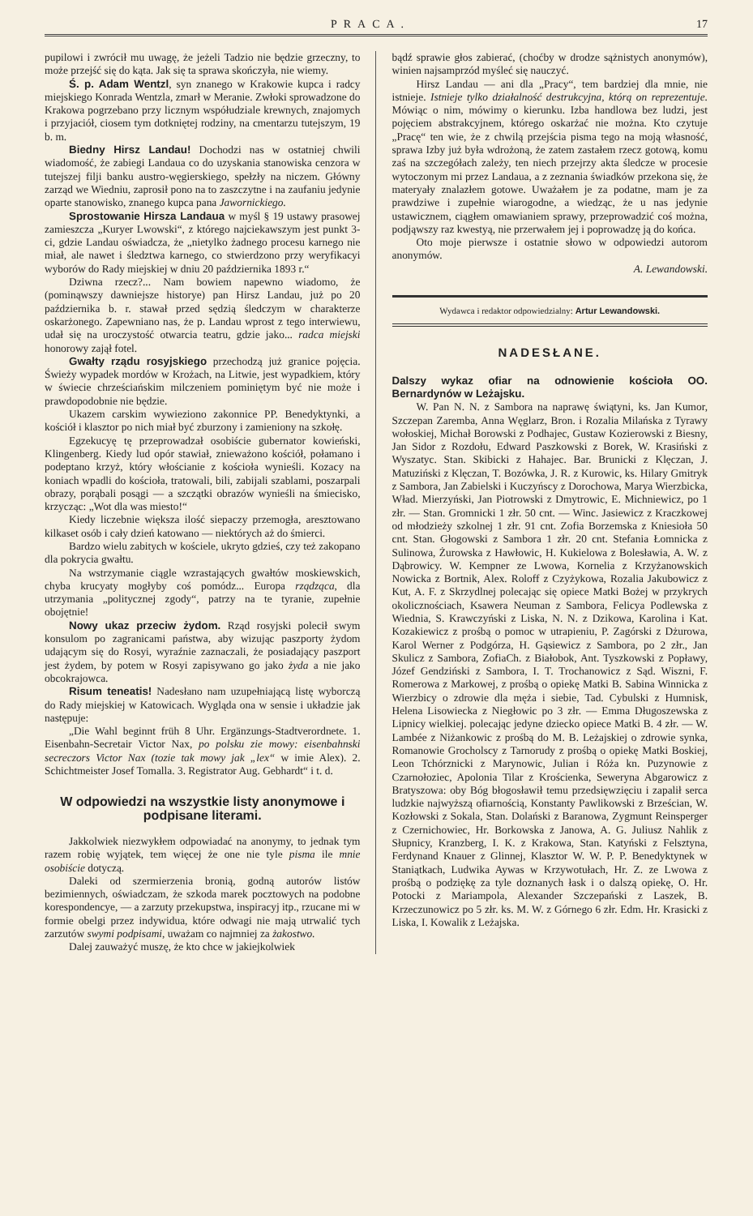PRACA. 17
pupilowi i zwrócił mu uwagę, że jeżeli Tadzio nie będzie grzeczny, to może przejść się do kąta. Jak się ta sprawa skończyła, nie wiemy.
Ś. p. Adam Wentzl, syn znanego w Krakowie kupca i radcy miejskiego Konrada Wentzla, zmarł w Meranie. Zwłoki sprowadzone do Krakowa pogrzebano przy licznym współudziale krewnych, znajomych i przyjaciół, ciosem tym dotkniętej rodziny, na cmentarzu tutejszym, 19 b. m.
Biedny Hirsz Landau! Dochodzi nas w ostatniej chwili wiadomość, że zabiegi Landaua co do uzyskania stanowiska cenzora w tutejszej filji banku austro-węgierskiego, spełzły na niczem. Główny zarząd we Wiedniu, zaprosił pono na to zaszczytne i na zaufaniu jedynie oparte stanowisko, znanego kupca pana Jawornickiego.
Sprostowanie Hirsza Landaua w myśl § 19 ustawy prasowej zamieszcza „Kuryer Lwowski“, z którego najciekawszym jest punkt 3-ci, gdzie Landau oświadcza, że „nietylko żadnego procesu karnego nie miał, ale nawet i śledztwa karnego, co stwierdzono przy weryfikacyi wyborów do Rady miejskiej w dniu 20 października 1893 r.“
Dziwna rzecz?... Nam bowiem napewno wiadomo, że (pominąwszy dawniejsze historye) pan Hirsz Landau, już po 20 października b. r. stawał przed sędzią śledczym w charakterze oskarżonego. Zapewniano nas, że p. Landau wprost z tego interwiewu, udał się na uroczystość otwarcia teatru, gdzie jako... radca miejski honorowy zajął fotel.
Gwałty rządu rosyjskiego przechodzą już granice pojęcia. Świeży wypadek mordów w Krożach, na Litwie, jest wypadkiem, który w świecie chrześciańskim milczeniem pominiętym być nie może i prawdopodobnie nie będzie.
Ukazem carskim wywieziono zakonnice PP. Benedyktynki, a kościół i klasztor po nich miał być zburzony i zamieniony na szkołę.
Egzekucyę tę przeprowadzał osobiście gubernator kowieński, Klingenberg. Kiedy lud opór stawiał, znieważono kościół, połamano i podeptano krzyż, który włościanie z kościoła wynieśli. Kozacy na koniach wpadli do kościoła, tratowali, bili, zabijali szablami, poszarpali obrazy, porąbali posągi — a szczątki obrazów wynieśli na śmiecisko, krzycząc: „Wot dla was miesto!“
Kiedy liczebnie większa ilość siepaczy przemogła, aresztowano kilkaset osób i cały dzień katowano — niektórych aż do śmierci.
Bardzo wielu zabitych w kościele, ukryto gdzieś, czy też zakopano dla pokrycia gwałtu.
Na wstrzymanie ciągle wzrastających gwałtów moskiewskich, chyba krucyaty mogłyby coś pomódz... Europa rządząca, dla utrzymania „politycznej zgody“, patrzy na te tyranie, zupełnie obojętnie!
Nowy ukaz przeciw żydom. Rząd rosyjski polecił swym konsulom po zagranicami państwa, aby wizując paszporty żydom udającym się do Rosyi, wyraźnie zaznaczali, że posiadający paszport jest żydem, by potem w Rosyi zapisywano go jako żyda a nie jako obcokrajowca.
Risum teneatis! Nadesłano nam uzupełniającą listę wyborczą do Rady miejskiej w Katowicach. Wygląda ona w sensie i układzie jak następuje:
„Die Wahl beginnt früh 8 Uhr. Ergänzungs-Stadtverordnete. 1. Eisenbahn-Secretair Victor Nax, po polsku zie mowy: eisenbahnski secreczors Victor Nax (tozie tak mowy jak „lex“ w imie Alex). 2. Schichtmeister Josef Tomalla. 3. Registrator Aug. Gebhardt“ i t. d.
W odpowiedzi na wszystkie listy anonymowe i podpisane literami.
Jakkolwiek niezwykłem odpowiadać na anonymy, to jednak tym razem robię wyjątek, tem więcej że one nie tyle pisma ile mnie osobiście dotyczą.
Daleki od szermierzenia bronią, godną autorów listów bezimiennych, oświadczam, że szkoda marek pocztowych na podobne korespondencye, — a zarzuty przekupstwa, inspiracyj itp., rzucane mi w formie obelgi przez indywidua, które odwagi nie mają utrwalić tych zarzutów swymi podpisami, uważam co najmniej za żakostwo.
Dalej zauważyć muszę, że kto chce w jakiejkolwiek
bądź sprawie głos zabierać, (choćby w drodze sążnistych anonymów), winien najsamprzód myśleć się nauczyć.
Hirsz Landau — ani dla „Pracy“, tem bardziej dla mnie, nie istnieje. Istnieje tylko działalność destrukcyjna, którą on reprezentuje. Mówiąc o nim, mówimy o kierunku. Izba handlowa bez ludzi, jest pojęciem abstrakcyjnem, którego oskarżać nie można. Kto czytuje „Pracę“ ten wie, że z chwilą przejścia pisma tego na moją własność, sprawa Izby już była wdrożoną, że zatem zastałem rzecz gotową, komu zaś na szczegółach zależy, ten niech przejrzy akta śledcze w procesie wytoczonym mi przez Landaua, a z zeznania świadków przekona się, że materyały znalazłem gotowe. Uważałem je za podatne, mam je za prawdziwe i zupełnie wiarogodne, a wiedząc, że u nas jedynie ustawicznem, ciągłem omawianiem sprawy, przeprowadzić coś można, podjąwszy raz kwestyą, nie przerwałem jej i poprowadzę ją do końca.
Oto moje pierwsze i ostatnie słowo w odpowiedzi autorom anonymów.
A. Lewandowski.
Wydawca i redaktor odpowiedzialny: Artur Lewandowski.
NADESŁANE.
Dalszy wykaz ofiar na odnowienie kościoła OO. Bernardynów w Leżajsku.
W. Pan N. N. z Sambora na naprawę świątyni, ks. Jan Kumor, Szczepan Zaremba, Anna Węglarz, Bron. i Rozalia Milańska z Tyrawy wołoskiej, Michał Borowski z Podhajec, Gustaw Kozierowski z Biesny, Jan Sidor z Rozdołu, Edward Paszkowski z Borek, W. Krasiński z Wyszatyc. Stan. Skibicki z Hahajec. Bar. Brunicki z Klęczan, J. Matuziński z Klęczan, T. Bozówka, J. R. z Kurowic, ks. Hilary Gmitryk z Sambora, Jan Zabielski i Kuczyńscy z Dorochowa, Marya Wierzbicka, Wład. Mierzyński, Jan Piotrowski z Dmytrowic, E. Michniewicz, po 1 złr. — Stan. Gromnicki 1 złr. 50 cnt. — Winc. Jasiewicz z Kraczkowej od młodzieży szkolnej 1 złr. 91 cnt. Zofia Borzemska z Kniesioła 50 cnt. Stan. Głogowski z Sambora 1 złr. 20 cnt. Stefania Łomnicka z Sulinowa, Żurowska z Hawłowic, H. Kukielowa z Bolesławia, A. W. z Dąbrowicy. W. Kempner ze Lwowa, Kornelia z Krzyżanowskich Nowicka z Bortnik, Alex. Roloff z Czyżykowa, Rozalia Jakubowicz z Kut, A. F. z Skrzydlnej polecając się opiece Matki Bożej w przykrych okolicznościach, Ksawera Neuman z Sambora, Felicya Podlewska z Wiednia, S. Krawczyński z Liska, N. N. z Dzikowa, Karolina i Kat. Kozakiewicz z prośbą o pomoc w utrapieniu, P. Zagórski z Dżurowa, Karol Werner z Podgórza, H. Gąsiewicz z Sambora, po 2 złr., Jan Skulicz z Sambora, ZofiaCh. z Białobok, Ant. Tyszkowski z Popławy, Józef Gendziński z Sambora, I. T. Trochanowicz z Sąd. Wiszni, F. Romerowa z Markowej, z prośbą o opiekę Matki B. Sabina Winnicka z Wierzbicy o zdrowie dla męża i siebie, Tad. Cybulski z Humnisk, Helena Lisowiecka z Niegłowic po 3 złr. — Emma Długoszewska z Lipnicy wielkiej. polecając jedyne dziecko opiece Matki B. 4 złr. — W. Lambée z Niżankowic z prośbą do M. B. Leżajskiej o zdrowie synka, Romanowie Grocholscy z Tarnorudy z prośbą o opiekę Matki Boskiej, Leon Tchórznicki z Marynowic, Julian i Róża kn. Puzynowie z Czarnołoziec, Apolonia Tilar z Krościenka, Seweryna Abgarowicz z Bratyszowa: oby Bóg błogosławił temu przedsięwzięciu i zapalił serca ludzkie najwyższą ofiarnością, Konstanty Pawlikowski z Brześcian, W. Kozłowski z Sokala, Stan. Dolański z Baranowa, Zygmunt Reinsperger z Czernichowiec, Hr. Borkowska z Janowa, A. G. Juliusz Nahlik z Słupnicy, Kranzberg, I. K. z Krakowa, Stan. Katyński z Felsztyna, Ferdynand Knauer z Glinnej, Klasztor W. W. P. P. Benedyktynek w Staniątkach, Ludwika Aywas w Krzywotułach, Hr. Z. ze Lwowa z prośbą o podziękę za tyle doznanych łask i o dalszą opiekę, O. Hr. Potocki z Mariampola, Alexander Szczepański z Laszek, B. Krzeczunowicz po 5 złr. ks. M. W. z Górnego 6 złr. Edm. Hr. Krasicki z Liska, I. Kowalik z Leżajska.